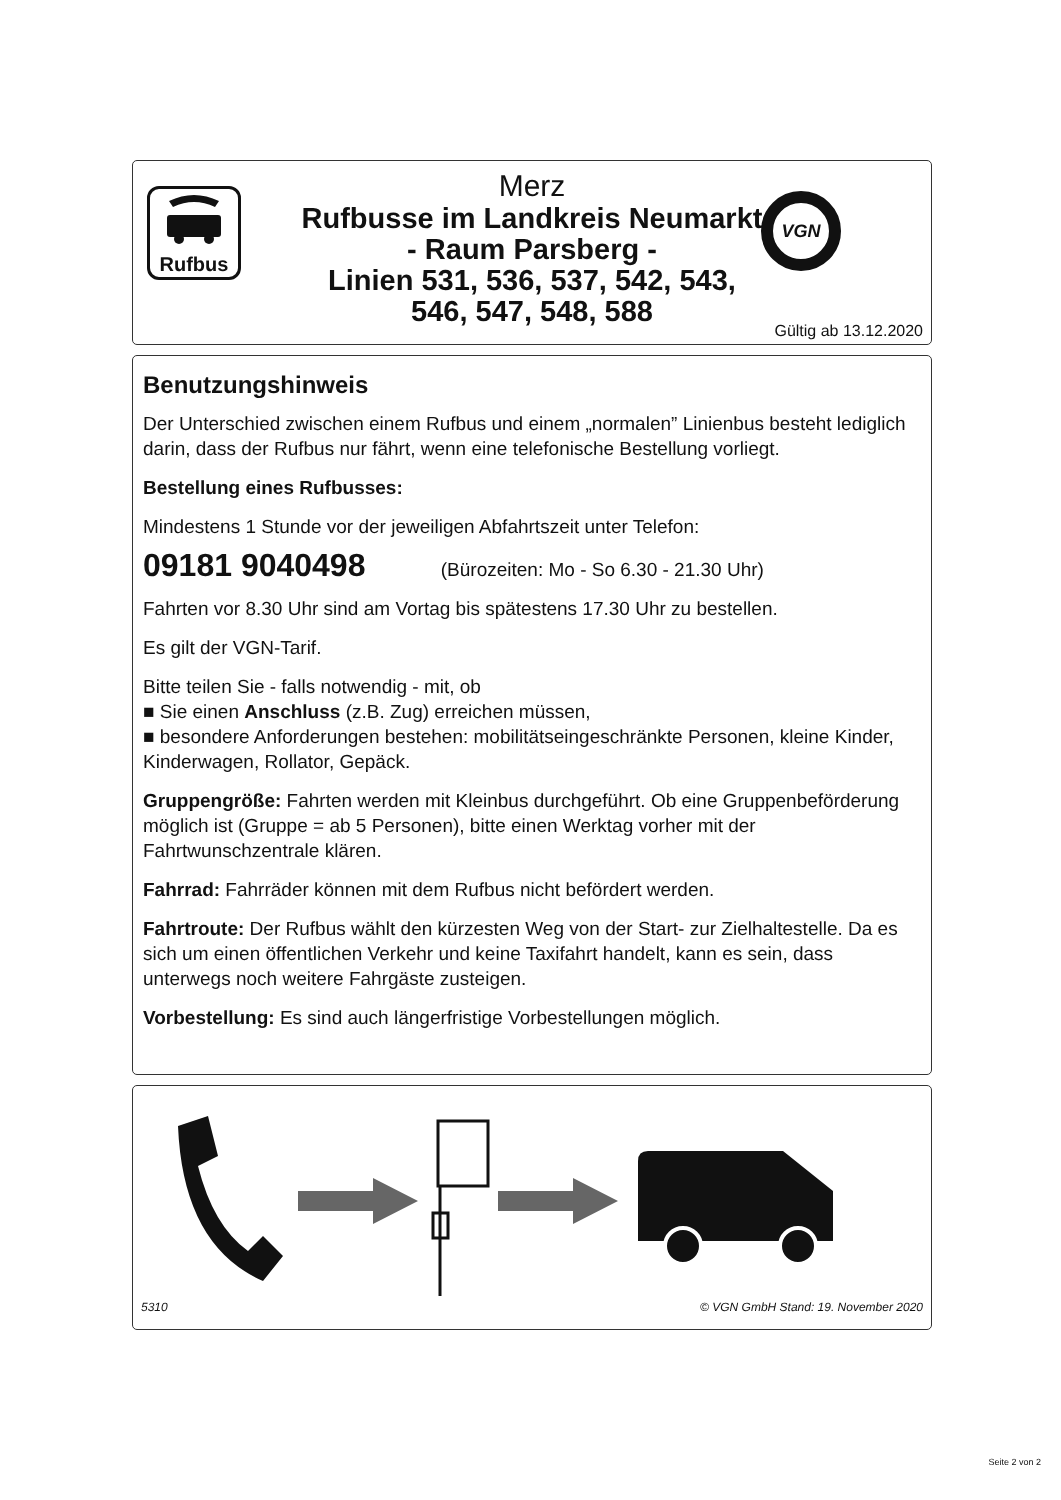Rufbus
Merz
Rufbusse im Landkreis Neumarkt
- Raum Parsberg -
Linien 531, 536, 537, 542, 543,
546, 547, 548, 588
VGN
Gültig ab 13.12.2020
Benutzungshinweis
Der Unterschied zwischen einem Rufbus und einem „normalen” Linienbus besteht lediglich darin, dass der Rufbus nur fährt, wenn eine telefonische Bestellung vorliegt.
Bestellung eines Rufbusses:
Mindestens 1 Stunde vor der jeweiligen Abfahrtszeit unter Telefon:
09181 9040498 (Bürozeiten: Mo - So 6.30 - 21.30 Uhr)
Fahrten vor 8.30 Uhr sind am Vortag bis spätestens 17.30 Uhr zu bestellen.
Es gilt der VGN-Tarif.
Bitte teilen Sie - falls notwendig - mit, ob
■ Sie einen Anschluss (z.B. Zug) erreichen müssen,
■ besondere Anforderungen bestehen: mobilitätseingeschränkte Personen, kleine Kinder, Kinderwagen, Rollator, Gepäck.
Gruppengröße: Fahrten werden mit Kleinbus durchgeführt. Ob eine Gruppenbeförderung möglich ist (Gruppe = ab 5 Personen), bitte einen Werktag vorher mit der Fahrtwunschzentrale klären.
Fahrrad: Fahrräder können mit dem Rufbus nicht befördert werden.
Fahrtroute: Der Rufbus wählt den kürzesten Weg von der Start- zur Zielhaltestelle. Da es sich um einen öffentlichen Verkehr und keine Taxifahrt handelt, kann es sein, dass unterwegs noch weitere Fahrgäste zusteigen.
Vorbestellung: Es sind auch längerfristige Vorbestellungen möglich.
5310 © VGN GmbH Stand: 19. November 2020
Seite 2 von 2